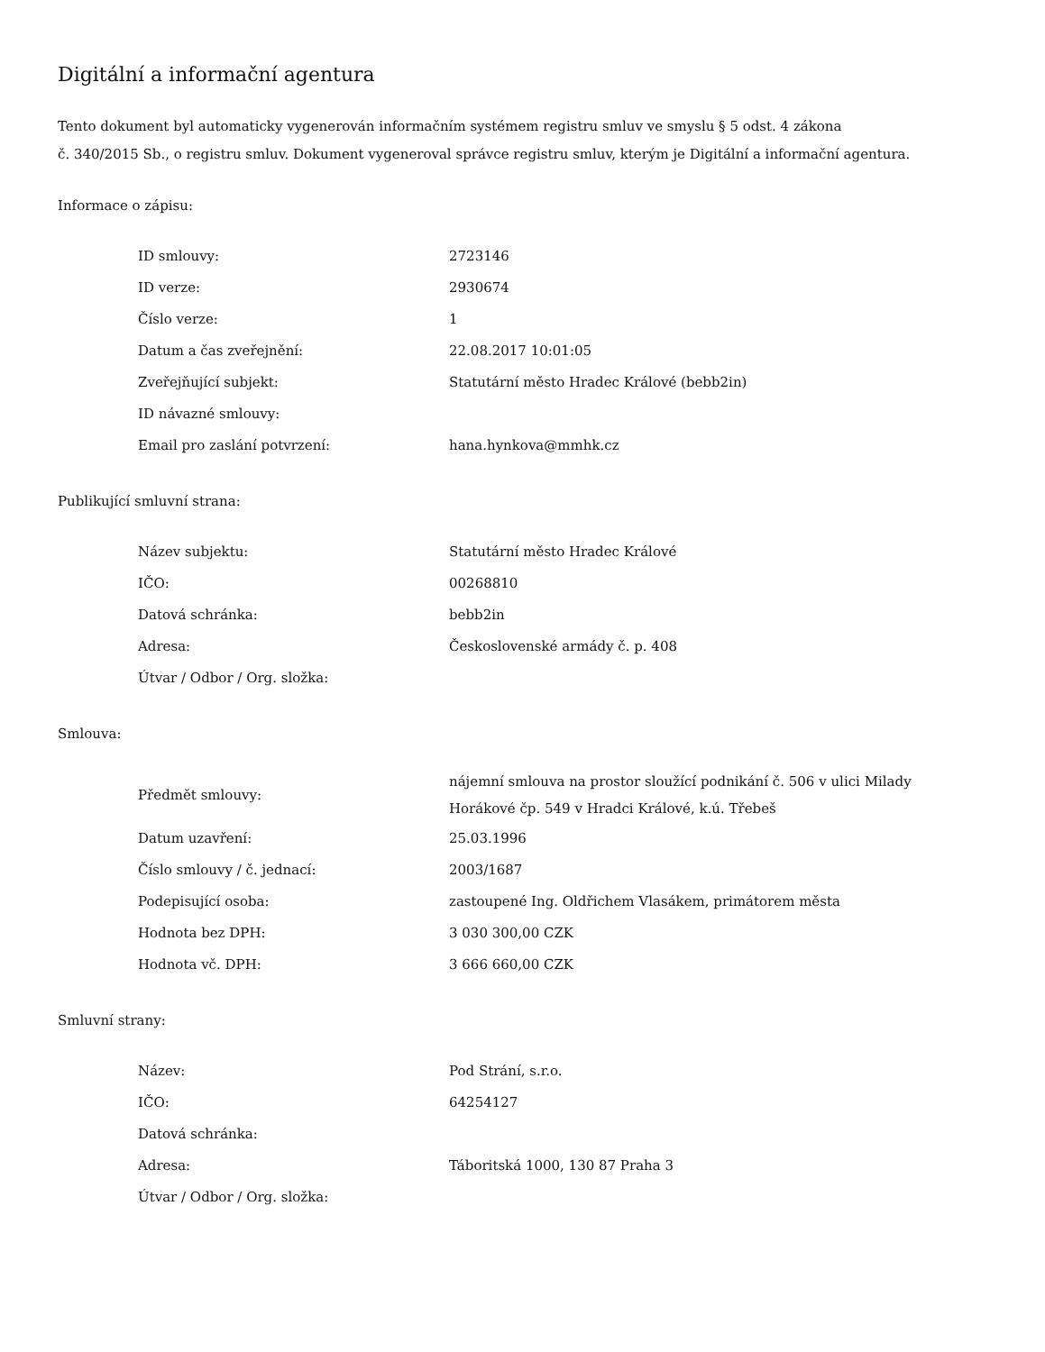Digitální a informační agentura
Tento dokument byl automaticky vygenerován informačním systémem registru smluv ve smyslu § 5 odst. 4 zákona
č. 340/2015 Sb., o registru smluv. Dokument vygeneroval správce registru smluv, kterým je Digitální a informační agentura.
Informace o zápisu:
| ID smlouvy: | 2723146 |
| ID verze: | 2930674 |
| Číslo verze: | 1 |
| Datum a čas zveřejnění: | 22.08.2017 10:01:05 |
| Zveřejňující subjekt: | Statutární město Hradec Králové (bebb2in) |
| ID návazné smlouvy: | |
| Email pro zaslání potvrzení: | hana.hynkova@mmhk.cz |
Publikující smluvní strana:
| Název subjektu: | Statutární město Hradec Králové |
| IČO: | 00268810 |
| Datová schránka: | bebb2in |
| Adresa: | Československé armády č. p. 408 |
| Útvar / Odbor / Org. složka: | |
Smlouva:
| Předmět smlouvy: | nájemní smlouva na prostor sloužící podnikání č. 506 v ulici Milady Horákové čp. 549 v Hradci Králové, k.ú. Třebeš |
| Datum uzavření: | 25.03.1996 |
| Číslo smlouvy / č. jednací: | 2003/1687 |
| Podepisující osoba: | zastoupené Ing. Oldřichem Vlasákem, primátorem města |
| Hodnota bez DPH: | 3 030 300,00 CZK |
| Hodnota vč. DPH: | 3 666 660,00 CZK |
Smluvní strany:
| Název: | Pod Strání, s.r.o. |
| IČO: | 64254127 |
| Datová schránka: | |
| Adresa: | Táboritská 1000, 130 87 Praha 3 |
| Útvar / Odbor / Org. složka: | |